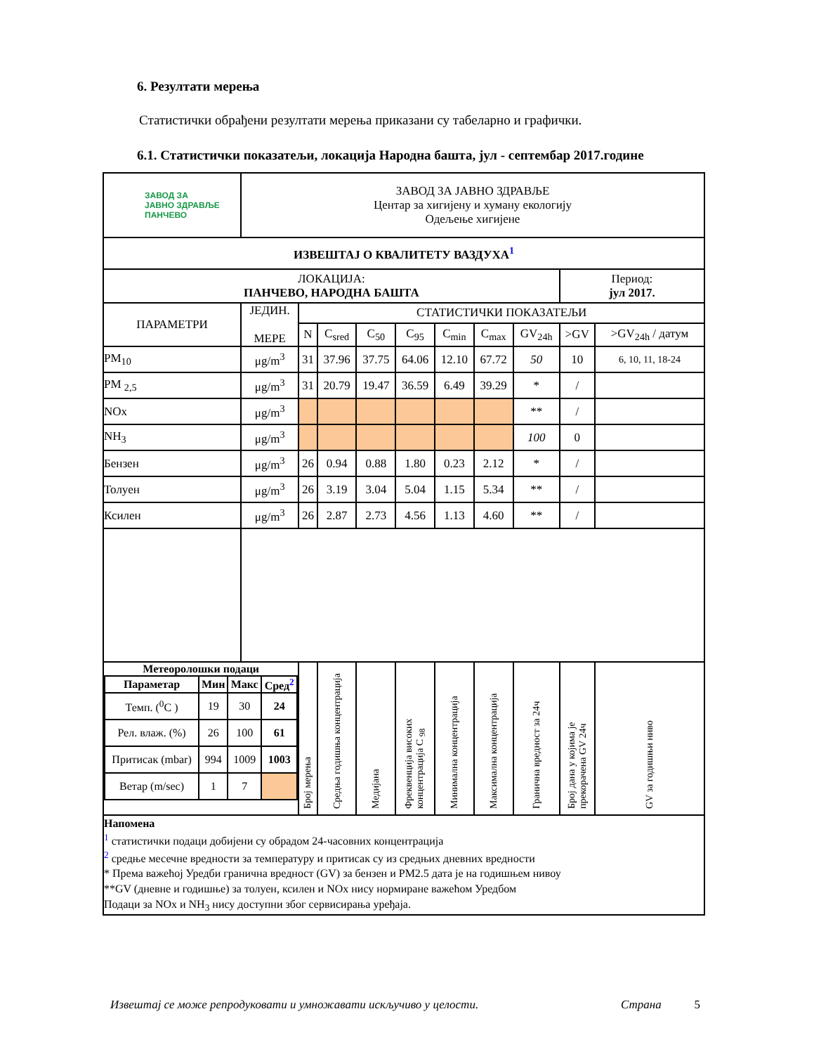6. Резултати мерења
Статистички обрађени резултати мерења приказани су табеларно и графички.
6.1. Статистички показатељи, локација Народна башта, јул - септембар 2017.године
| ЗАВОД ЗА ЈАВНО ЗДРАВЉЕ ПАНЧЕВО | ЗАВОД ЗА ЈАВНО ЗДРАВЉЕ Центар за хигијену и хуману екологију Одељење хигијене | | | | | | | | | |
| ИЗВЕШТАЈ О КВАЛИТЕТУ ВАЗДУХА<sup>1</sup> | | | | | | | | | | |
| ЛОКАЦИЈА: ПАНЧЕВО, НАРОДНА БАШТА | | | | | | | | | Период: јул 2017. | |
| ПАРАМЕТРИ | ЈЕДИН. МЕРЕ | СТАТИСТИЧКИ ПОКАЗАТЕЉИ | | | | | | | | |
| | | N | C<sub>sred</sub> | C<sub>50</sub> | C<sub>95</sub> | C<sub>min</sub> | C<sub>max</sub> | GV<sub>24h</sub> | >GV | >GV<sub>24h</sub> / датум |
| PM<sub>10</sub> | μg/m<sup>3</sup> | 31 | 37.96 | 37.75 | 64.06 | 12.10 | 67.72 | 50 | 10 | 6, 10, 11, 18-24 |
| PM <sub>2,5</sub> | μg/m<sup>3</sup> | 31 | 20.79 | 19.47 | 36.59 | 6.49 | 39.29 | * | / | |
| NOx | μg/m<sup>3</sup> | | | | | | | ** | / | |
| NH<sub>3</sub> | μg/m<sup>3</sup> | | | | | | | 100 | 0 | |
| Бензен | μg/m<sup>3</sup> | 26 | 0.94 | 0.88 | 1.80 | 0.23 | 2.12 | * | / | |
| Толуен | μg/m<sup>3</sup> | 26 | 3.19 | 3.04 | 5.04 | 1.15 | 5.34 | ** | / | |
| Ксилен | μg/m<sup>3</sup> | 26 | 2.87 | 2.73 | 4.56 | 1.13 | 4.60 | ** | / | |
| / Метеоролошки подаци / / / / / Параметар / Мин / Макс / Сред<sup>2</sup> / / Темп. (<sup>0</sup>C ) / 19 / 30 / 24 / / Рел. влаж. (%) / 26 / 100 / 61 / / Притисак (mbar) / 994 / 1009 / 1003 / / Ветар (m/sec) / 1 / 7 / / | | Број мерења | Средња годишња концентрација | Медијана | Фреквенција високих концентрација C <sub>98</sub> | Минимална концентрација | Максимална концентрација | Гранична вредност за 24ч | Број дана у којима је прекорачена GV 24ч | GV за годишњи ниво |
| Напомена <sup>1</sup> статистички подаци добијени су обрадом 24-часовних концентрација <sup>2</sup> средње месечне вредности за температуру и притисак су из средњих дневних вредности * Према важећој Уредби гранична вредност (GV) за бензен и PM2.5 дата је на годишњем нивоу **GV (дневне и годишње) за толуен, ксилен и NOx нису нормиране важећом Уредбом Подаци за NOx и NH<sub>3</sub> нису доступни због сервисирања уређаја. | | | | | | | | | | |
Извештај се може репродуковати и умножавати искључиво у целости. Страна 5